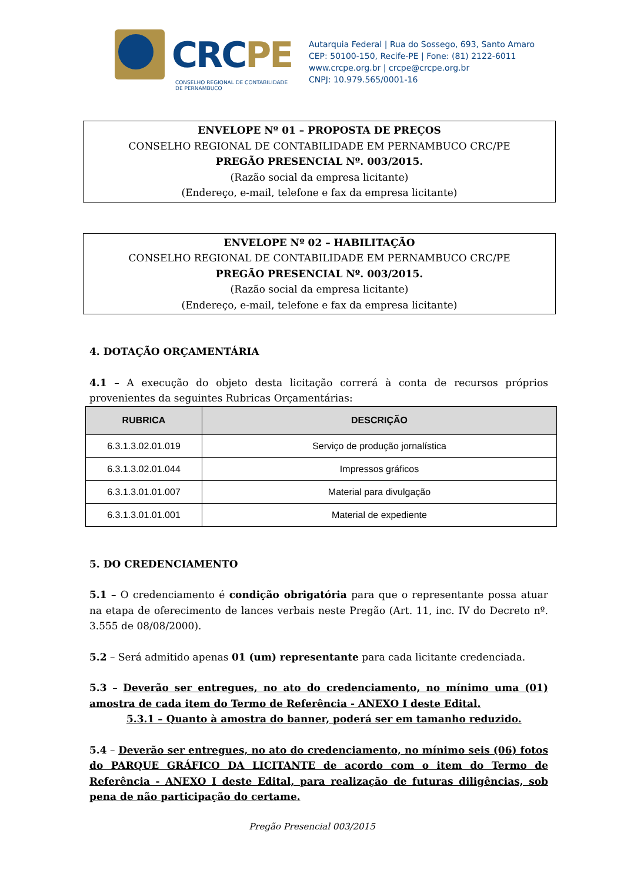CRCPE
CONSELHO REGIONAL DE CONTABILIDADE
DE PERNAMBUCO
Autarquia Federal | Rua do Sossego, 693, Santo Amaro
CEP: 50100-150, Recife-PE | Fone: (81) 2122-6011
www.crcpe.org.br | crcpe@crcpe.org.br
CNPJ: 10.979.565/0001-16
ENVELOPE Nº 01 – PROPOSTA DE PREÇOS
CONSELHO REGIONAL DE CONTABILIDADE EM PERNAMBUCO CRC/PE
PREGÃO PRESENCIAL Nº. 003/2015.
(Razão social da empresa licitante)
(Endereço, e-mail, telefone e fax da empresa licitante)
ENVELOPE Nº 02 – HABILITAÇÃO
CONSELHO REGIONAL DE CONTABILIDADE EM PERNAMBUCO CRC/PE
PREGÃO PRESENCIAL Nº. 003/2015.
(Razão social da empresa licitante)
(Endereço, e-mail, telefone e fax da empresa licitante)
4. DOTAÇÃO ORÇAMENTÁRIA
4.1 – A execução do objeto desta licitação correrá à conta de recursos próprios provenientes da seguintes Rubricas Orçamentárias:
| RUBRICA | DESCRIÇÃO |
| --- | --- |
| 6.3.1.3.02.01.019 | Serviço de produção jornalística |
| 6.3.1.3.02.01.044 | Impressos gráficos |
| 6.3.1.3.01.01.007 | Material para divulgação |
| 6.3.1.3.01.01.001 | Material de expediente |
5. DO CREDENCIAMENTO
5.1 – O credenciamento é condição obrigatória para que o representante possa atuar na etapa de oferecimento de lances verbais neste Pregão (Art. 11, inc. IV do Decreto nº. 3.555 de 08/08/2000).
5.2 – Será admitido apenas 01 (um) representante para cada licitante credenciada.
5.3 – Deverão ser entregues, no ato do credenciamento, no mínimo uma (01) amostra de cada item do Termo de Referência - ANEXO I deste Edital.
5.3.1 – Quanto à amostra do banner, poderá ser em tamanho reduzido.
5.4 – Deverão ser entregues, no ato do credenciamento, no mínimo seis (06) fotos do PARQUE GRÁFICO DA LICITANTE de acordo com o item do Termo de Referência - ANEXO I deste Edital, para realização de futuras diligências, sob pena de não participação do certame.
Pregão Presencial 003/2015